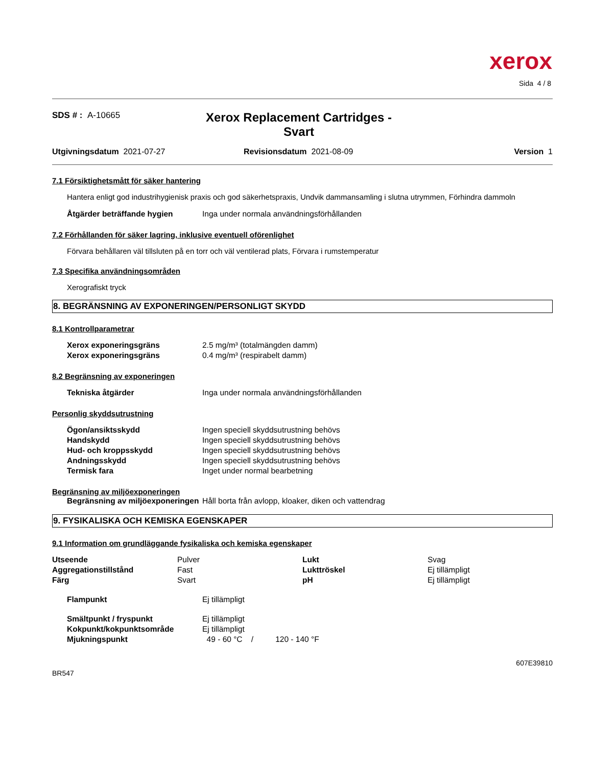xerox
Sida 4 / 8
SDS # : A-10665
Xerox Replacement Cartridges -
Svart
Utgivningsdatum 2021-07-27 Revisionsdatum 2021-08-09 Version 1
7.1 Försiktighetsmått för säker hantering
Hantera enligt god industrihygienisk praxis och god säkerhetspraxis, Undvik dammansamling i slutna utrymmen, Förhindra dammoln
| Åtgärder beträffande hygien | Inga under normala användningsförhållanden |
7.2 Förhållanden för säker lagring, inklusive eventuell oförenlighet
Förvara behållaren väl tillsluten på en torr och väl ventilerad plats, Förvara i rumstemperatur
7.3 Specifika användningsområden
Xerografiskt tryck
8. BEGRÄNSNING AV EXPONERINGEN/PERSONLIGT SKYDD
8.1 Kontrollparametrar
| Xerox exponeringsgräns | 2.5 mg/m³ (totalmängden damm) |
| Xerox exponeringsgräns | 0.4 mg/m³ (respirabelt damm) |
8.2 Begränsning av exponeringen
| Tekniska åtgärder | Inga under normala användningsförhållanden |
Personlig skyddsutrustning
| Ögon/ansiktsskydd | Ingen speciell skyddsutrustning behövs |
| Handskydd | Ingen speciell skyddsutrustning behövs |
| Hud- och kroppsskydd | Ingen speciell skyddsutrustning behövs |
| Andningsskydd | Ingen speciell skyddsutrustning behövs |
| Termisk fara | Inget under normal bearbetning |
Begränsning av miljöexponeringen
| Begränsning av miljöexponeringen | Håll borta från avlopp, kloaker, diken och vattendrag |
9. FYSIKALISKA OCH KEMISKA EGENSKAPER
9.1 Information om grundläggande fysikaliska och kemiska egenskaper
| Utseende | Pulver | Lukt | Svag |
| Aggregationstillstånd | Fast | Lukttröskel | Ej tillämpligt |
| Färg | Svart | pH | Ej tillämpligt |
| Flampunkt | Ej tillämpligt |
| Smältpunkt / fryspunkt | Ej tillämpligt |
| Kokpunkt/kokpunktsområde | Ej tillämpligt |
| Mjukningspunkt | 49 - 60 °C / 120 - 140 °F |
607E39810
BR547